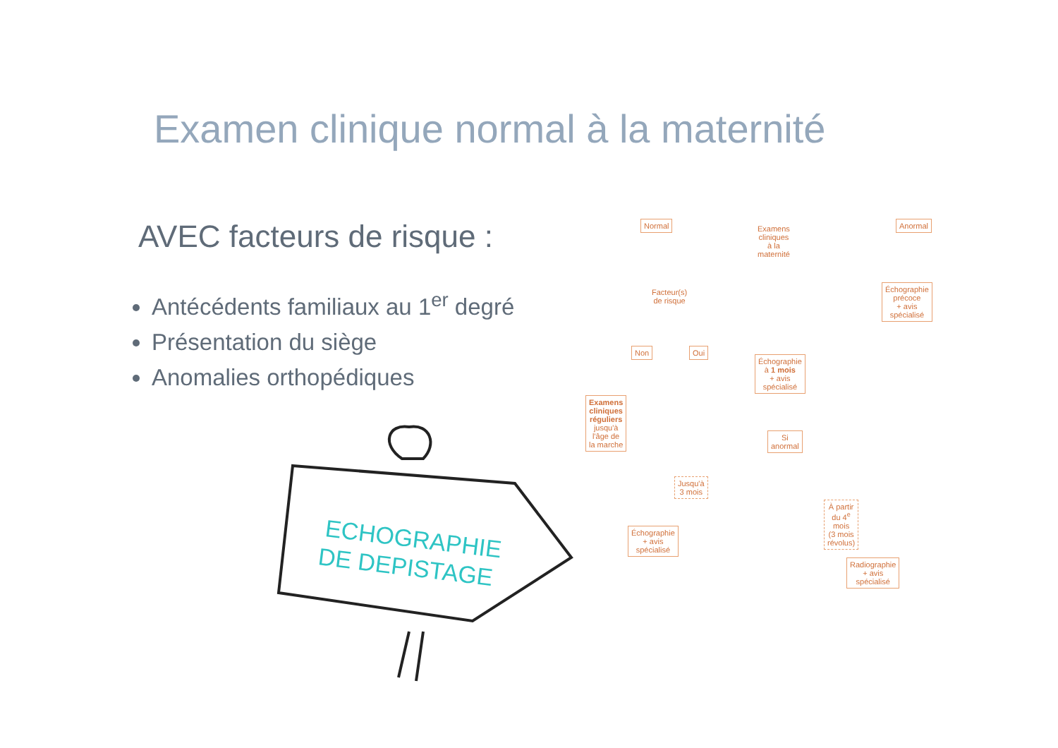Examen clinique normal à la maternité
AVEC facteurs de risque :
Antécédents familiaux au 1<sup>er</sup> degré
Présentation du siège
Anomalies orthopédiques
ECHOGRAPHIE
DE DEPISTAGE
Normal
Examens cliniques
à la maternité
Anormal
Facteur(s)
de risque
Échographie précoce
+ avis spécialisé
Non Oui
Échographie à 1 mois
+ avis spécialisé
Examens cliniques réguliers
jusqu'à l'âge de la marche
Si anormal
Jusqu'à 3 mois
À partir du 4<sup>e</sup> mois
(3 mois révolus)
Échographie
+ avis spécialisé
Radiographie
+ avis spécialisé